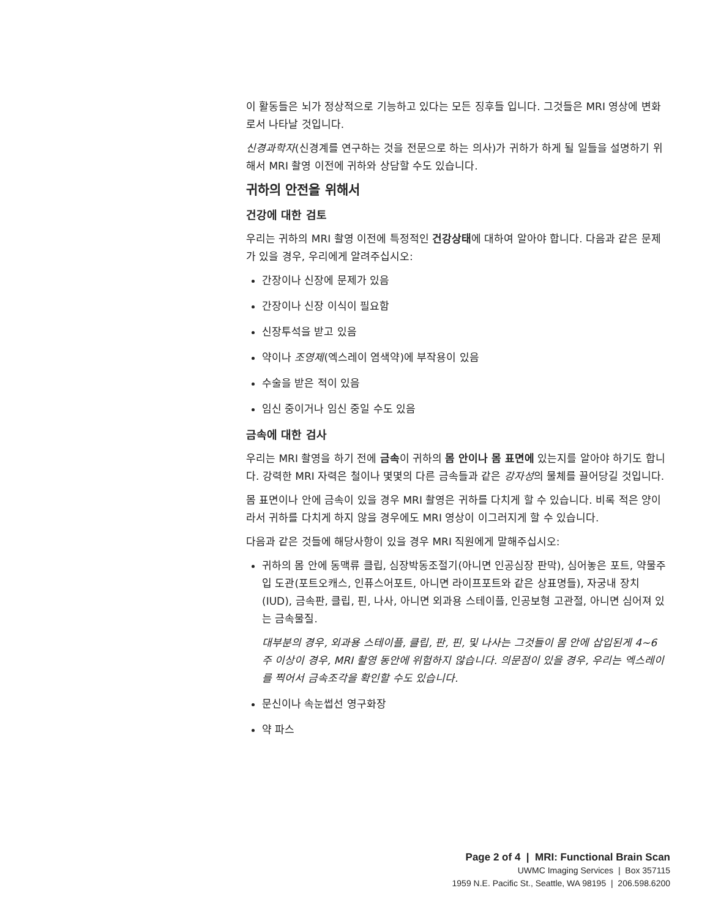이 활동들은 뇌가 정상적으로 기능하고 있다는 모든 징후들 입니다. 그것들은 MRI 영상에 변화로서 나타날 것입니다.
신경과학자(신경계를 연구하는 것을 전문으로 하는 의사)가 귀하가 하게 될 일들을 설명하기 위해서 MRI 촬영 이전에 귀하와 상담할 수도 있습니다.
귀하의 안전을 위해서
건강에 대한 검토
우리는 귀하의 MRI 촬영 이전에 특정적인 건강상태에 대하여 알아야 합니다. 다음과 같은 문제가 있을 경우, 우리에게 알려주십시오:
간장이나 신장에 문제가 있음
간장이나 신장 이식이 필요함
신장투석을 받고 있음
약이나 조영제(엑스레이 염색약)에 부작용이 있음
수술을 받은 적이 있음
임신 중이거나 임신 중일 수도 있음
금속에 대한 검사
우리는 MRI 촬영을 하기 전에 금속이 귀하의 몸 안이나 몸 표면에 있는지를 알아야 하기도 합니다. 강력한 MRI 자력은 철이나 몇몇의 다른 금속들과 같은 강자성의 물체를 끌어당길 것입니다.
몸 표면이나 안에 금속이 있을 경우 MRI 촬영은 귀하를 다치게 할 수 있습니다. 비록 적은 양이라서 귀하를 다치게 하지 않을 경우에도 MRI 영상이 이그러지게 할 수 있습니다.
다음과 같은 것들에 해당사항이 있을 경우 MRI 직원에게 말해주십시오:
귀하의 몸 안에 동맥류 클립, 심장박동조절기(아니면 인공심장 판막), 심어놓은 포트, 약물주입 도관(포트오캐스, 인퓨스어포트, 아니면 라이프포트와 같은 상표명들), 자궁내 장치(IUD), 금속판, 클립, 핀, 나사, 아니면 외과용 스테이플, 인공보형 고관절, 아니면 심어져 있는 금속물질.
대부분의 경우, 외과용 스테이플, 클립, 판, 핀, 및 나사는 그것들이 몸 안에 삽입된게 4~6 주 이상이 경우, MRI 촬영 동안에 위험하지 않습니다. 의문점이 있을 경우, 우리는 엑스레이를 찍어서 금속조각을 확인할 수도 있습니다.
문신이나 속눈썹선 영구화장
약 파스
Page 2 of 4 | MRI: Functional Brain Scan
UWMC Imaging Services | Box 357115
1959 N.E. Pacific St., Seattle, WA 98195 | 206.598.6200